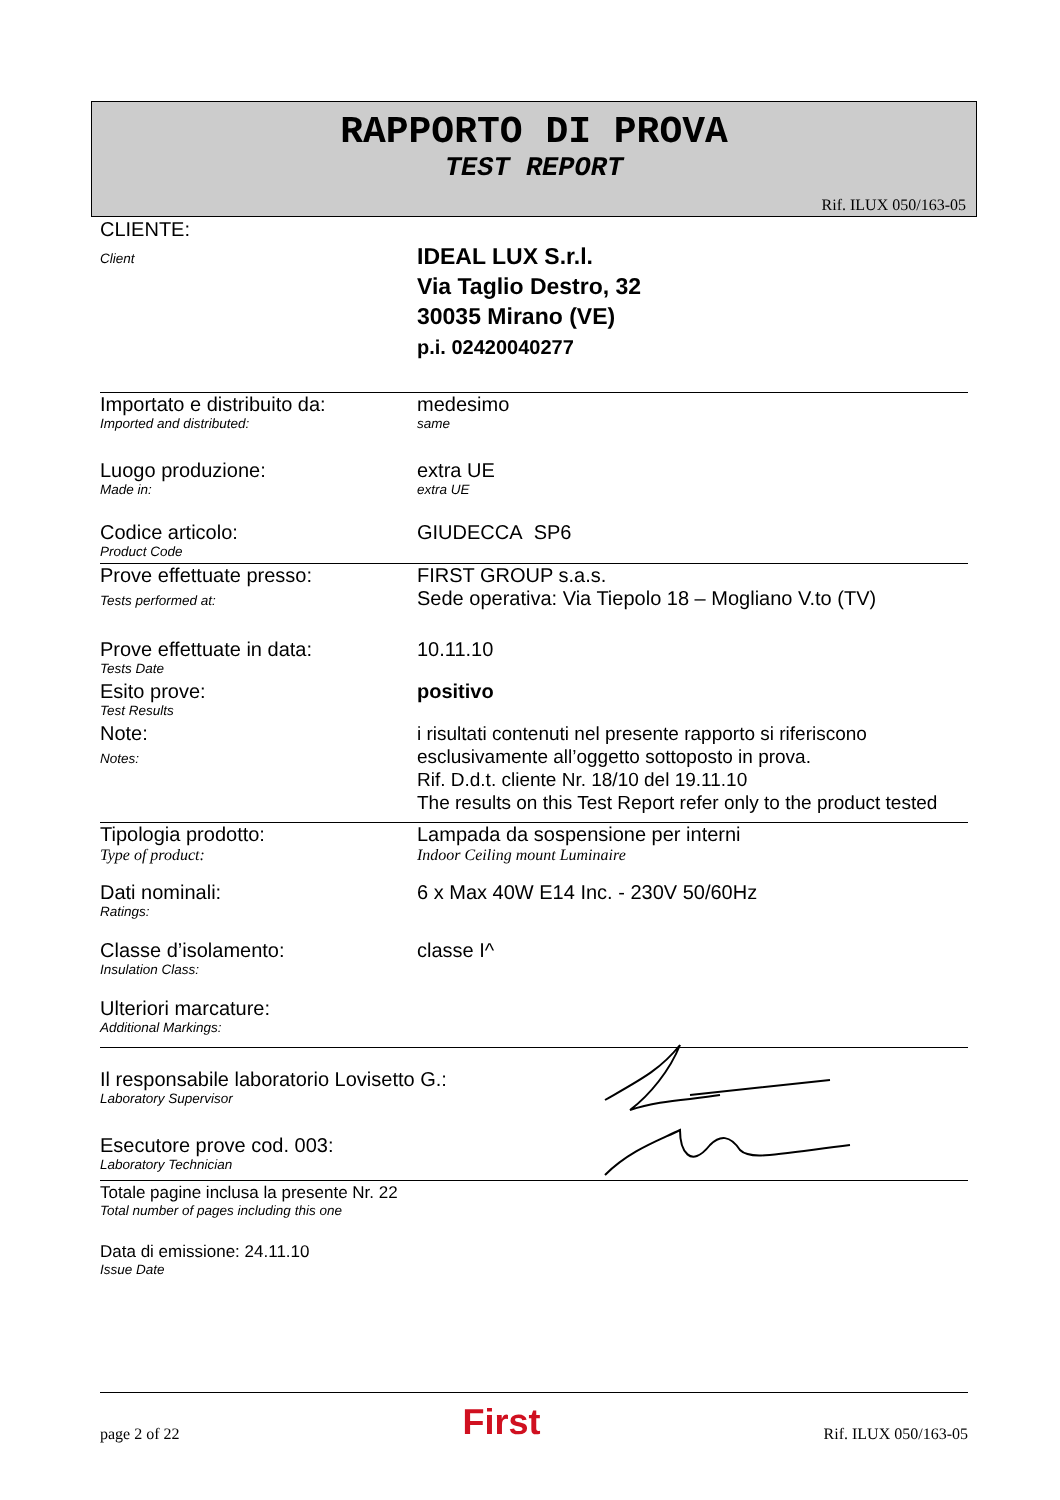RAPPORTO DI PROVA
TEST REPORT
Rif. ILUX 050/163-05
CLIENTE:
Client
IDEAL LUX S.r.l.
Via Taglio Destro, 32
30035 Mirano (VE)
p.i. 02420040277
Importato e distribuito da:
Imported and distributed:
medesimo
same
Luogo produzione:
Made in:
extra UE
extra UE
Codice articolo:
Product Code
GIUDECCA SP6
Prove effettuate presso:
Tests performed at:
FIRST GROUP s.a.s.
Sede operativa: Via Tiepolo 18 – Mogliano V.to (TV)
Prove effettuate in data:
Tests Date
10.11.10
Esito prove:
Test Results
positivo
Note:
Notes:
i risultati contenuti nel presente rapporto si riferiscono esclusivamente all’oggetto sottoposto in prova.
Rif. D.d.t. cliente Nr. 18/10 del 19.11.10
The results on this Test Report refer only to the product tested
Tipologia prodotto:
Type of product:
Lampada da sospensione per interni
Indoor Ceiling mount Luminaire
Dati nominali:
Ratings:
6 x Max 40W E14 Inc. - 230V 50/60Hz
Classe d’isolamento:
Insulation Class:
classe I^
Ulteriori marcature:
Additional Markings:
Il responsabile laboratorio Lovisetto G.:
Laboratory Supervisor
Esecutore prove cod. 003:
Laboratory Technician
Totale pagine inclusa la presente Nr. 22
Total number of pages including this one
Data di emissione: 24.11.10
Issue Date
page 2 of 22 First Rif. ILUX 050/163-05